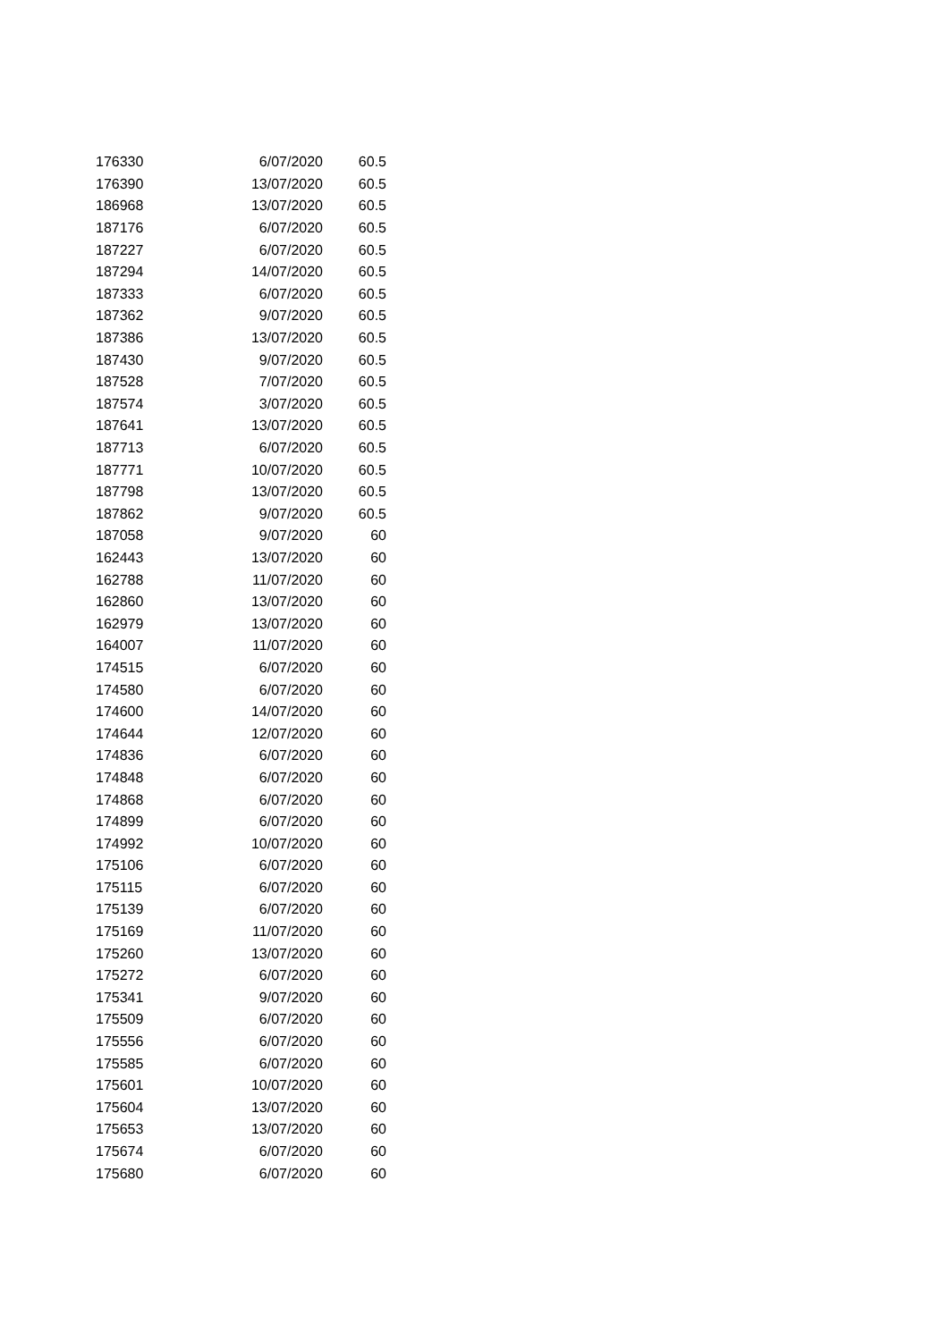| 176330 | 6/07/2020 | 60.5 |
| 176390 | 13/07/2020 | 60.5 |
| 186968 | 13/07/2020 | 60.5 |
| 187176 | 6/07/2020 | 60.5 |
| 187227 | 6/07/2020 | 60.5 |
| 187294 | 14/07/2020 | 60.5 |
| 187333 | 6/07/2020 | 60.5 |
| 187362 | 9/07/2020 | 60.5 |
| 187386 | 13/07/2020 | 60.5 |
| 187430 | 9/07/2020 | 60.5 |
| 187528 | 7/07/2020 | 60.5 |
| 187574 | 3/07/2020 | 60.5 |
| 187641 | 13/07/2020 | 60.5 |
| 187713 | 6/07/2020 | 60.5 |
| 187771 | 10/07/2020 | 60.5 |
| 187798 | 13/07/2020 | 60.5 |
| 187862 | 9/07/2020 | 60.5 |
| 187058 | 9/07/2020 | 60 |
| 162443 | 13/07/2020 | 60 |
| 162788 | 11/07/2020 | 60 |
| 162860 | 13/07/2020 | 60 |
| 162979 | 13/07/2020 | 60 |
| 164007 | 11/07/2020 | 60 |
| 174515 | 6/07/2020 | 60 |
| 174580 | 6/07/2020 | 60 |
| 174600 | 14/07/2020 | 60 |
| 174644 | 12/07/2020 | 60 |
| 174836 | 6/07/2020 | 60 |
| 174848 | 6/07/2020 | 60 |
| 174868 | 6/07/2020 | 60 |
| 174899 | 6/07/2020 | 60 |
| 174992 | 10/07/2020 | 60 |
| 175106 | 6/07/2020 | 60 |
| 175115 | 6/07/2020 | 60 |
| 175139 | 6/07/2020 | 60 |
| 175169 | 11/07/2020 | 60 |
| 175260 | 13/07/2020 | 60 |
| 175272 | 6/07/2020 | 60 |
| 175341 | 9/07/2020 | 60 |
| 175509 | 6/07/2020 | 60 |
| 175556 | 6/07/2020 | 60 |
| 175585 | 6/07/2020 | 60 |
| 175601 | 10/07/2020 | 60 |
| 175604 | 13/07/2020 | 60 |
| 175653 | 13/07/2020 | 60 |
| 175674 | 6/07/2020 | 60 |
| 175680 | 6/07/2020 | 60 |